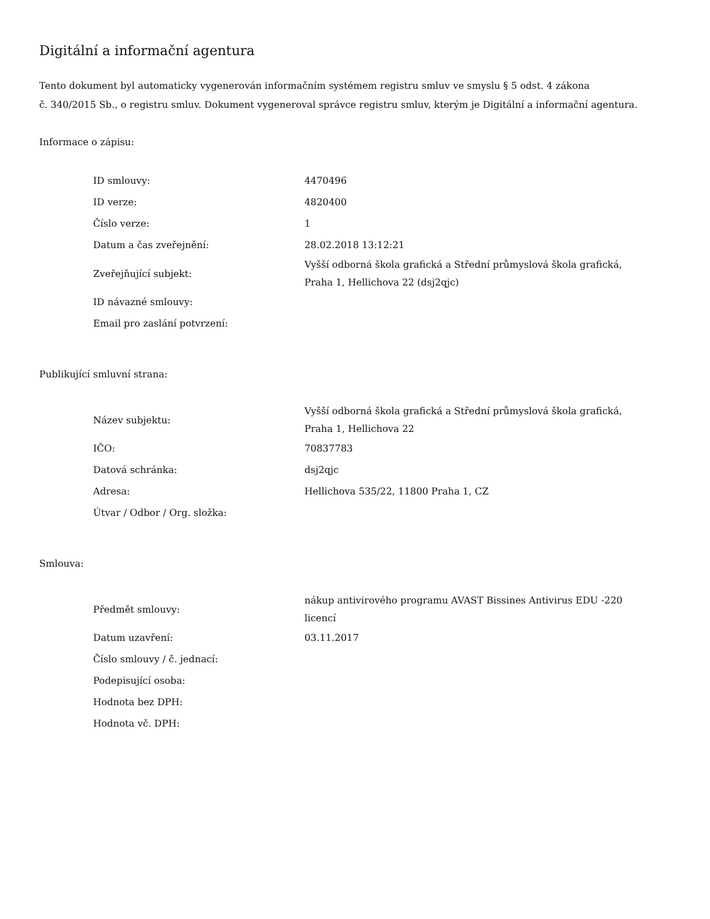Digitální a informační agentura
Tento dokument byl automaticky vygenerován informačním systémem registru smluv ve smyslu § 5 odst. 4 zákona
č. 340/2015 Sb., o registru smluv. Dokument vygeneroval správce registru smluv, kterým je Digitální a informační agentura.
Informace o zápisu:
| ID smlouvy: | 4470496 |
| ID verze: | 4820400 |
| Číslo verze: | 1 |
| Datum a čas zveřejnění: | 28.02.2018 13:12:21 |
| Zveřejňující subjekt: | Vyšší odborná škola grafická a Střední průmyslová škola grafická, Praha 1, Hellichova 22 (dsj2qjc) |
| ID návazné smlouvy: | |
| Email pro zaslání potvrzení: | |
Publikující smluvní strana:
| Název subjektu: | Vyšší odborná škola grafická a Střední průmyslová škola grafická, Praha 1, Hellichova 22 |
| IČO: | 70837783 |
| Datová schránka: | dsj2qjc |
| Adresa: | Hellichova 535/22, 11800 Praha 1, CZ |
| Útvar / Odbor / Org. složka: | |
Smlouva:
| Předmět smlouvy: | nákup antivirového programu AVAST Bissines Antivirus EDU -220 licencí |
| Datum uzavření: | 03.11.2017 |
| Číslo smlouvy / č. jednací: | |
| Podepisující osoba: | |
| Hodnota bez DPH: | |
| Hodnota vč. DPH: | |